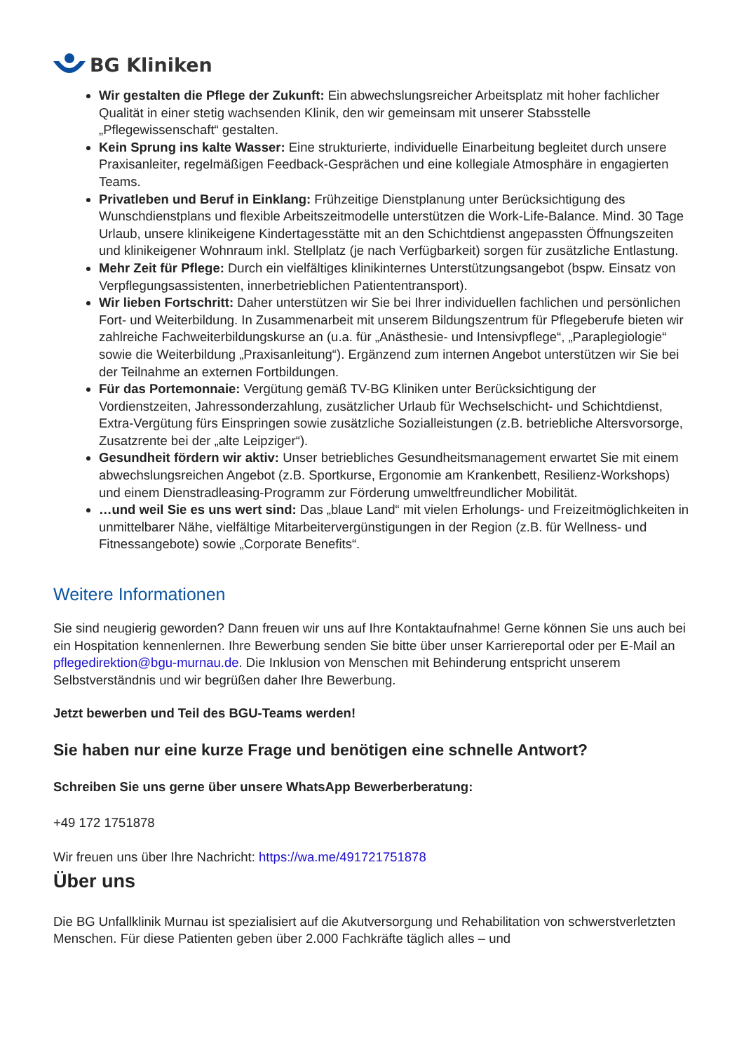BG Kliniken
Wir gestalten die Pflege der Zukunft: Ein abwechslungsreicher Arbeitsplatz mit hoher fachlicher Qualität in einer stetig wachsenden Klinik, den wir gemeinsam mit unserer Stabsstelle „Pflegewissenschaft“ gestalten.
Kein Sprung ins kalte Wasser: Eine strukturierte, individuelle Einarbeitung begleitet durch unsere Praxisanleiter, regelmäßigen Feedback-Gesprächen und eine kollegiale Atmosphäre in engagierten Teams.
Privatleben und Beruf in Einklang: Frühzeitige Dienstplanung unter Berücksichtigung des Wunschdienstplans und flexible Arbeitszeitmodelle unterstützen die Work-Life-Balance. Mind. 30 Tage Urlaub, unsere klinikeigene Kindertagesstätte mit an den Schichtdienst angepassten Öffnungszeiten und klinikeigener Wohnraum inkl. Stellplatz (je nach Verfügbarkeit) sorgen für zusätzliche Entlastung.
Mehr Zeit für Pflege: Durch ein vielfältiges klinikinternes Unterstützungsangebot (bspw. Einsatz von Verpflegungsassistenten, innerbetrieblichen Patiententransport).
Wir lieben Fortschritt: Daher unterstützen wir Sie bei Ihrer individuellen fachlichen und persönlichen Fort- und Weiterbildung. In Zusammenarbeit mit unserem Bildungszentrum für Pflegeberufe bieten wir zahlreiche Fachweiterbildungskurse an (u.a. für „Anästhesie- und Intensivpflege“, „Paraplegiologie“ sowie die Weiterbildung „Praxisanleitung“). Ergänzend zum internen Angebot unterstützen wir Sie bei der Teilnahme an externen Fortbildungen.
Für das Portemonnaie: Vergütung gemäß TV-BG Kliniken unter Berücksichtigung der Vordienstzeiten, Jahressonderzahlung, zusätzlicher Urlaub für Wechselschicht- und Schichtdienst, Extra-Vergütung fürs Einspringen sowie zusätzliche Sozialleistungen (z.B. betriebliche Altersvorsorge, Zusatzrente bei der „alte Leipziger“).
Gesundheit fördern wir aktiv: Unser betriebliches Gesundheitsmanagement erwartet Sie mit einem abwechslungsreichen Angebot (z.B. Sportkurse, Ergonomie am Krankenbett, Resilienz-Workshops) und einem Dienstradleasing-Programm zur Förderung umweltfreundlicher Mobilität.
…und weil Sie es uns wert sind: Das „blaue Land“ mit vielen Erholungs- und Freizeitmöglichkeiten in unmittelbarer Nähe, vielfältige Mitarbeitervergünstigungen in der Region (z.B. für Wellness- und Fitnessangebote) sowie „Corporate Benefits“.
Weitere Informationen
Sie sind neugierig geworden? Dann freuen wir uns auf Ihre Kontaktaufnahme! Gerne können Sie uns auch bei ein Hospitation kennenlernen. Ihre Bewerbung senden Sie bitte über unser Karriereportal oder per E-Mail an pflegedirektion@bgu-murnau.de. Die Inklusion von Menschen mit Behinderung entspricht unserem Selbstverständnis und wir begrüßen daher Ihre Bewerbung.
Jetzt bewerben und Teil des BGU-Teams werden!
Sie haben nur eine kurze Frage und benötigen eine schnelle Antwort?
Schreiben Sie uns gerne über unsere WhatsApp Bewerberberatung:
+49 172 1751878
Wir freuen uns über Ihre Nachricht: https://wa.me/491721751878
Über uns
Die BG Unfallklinik Murnau ist spezialisiert auf die Akutversorgung und Rehabilitation von schwerstverletzten Menschen. Für diese Patienten geben über 2.000 Fachkräfte täglich alles – und